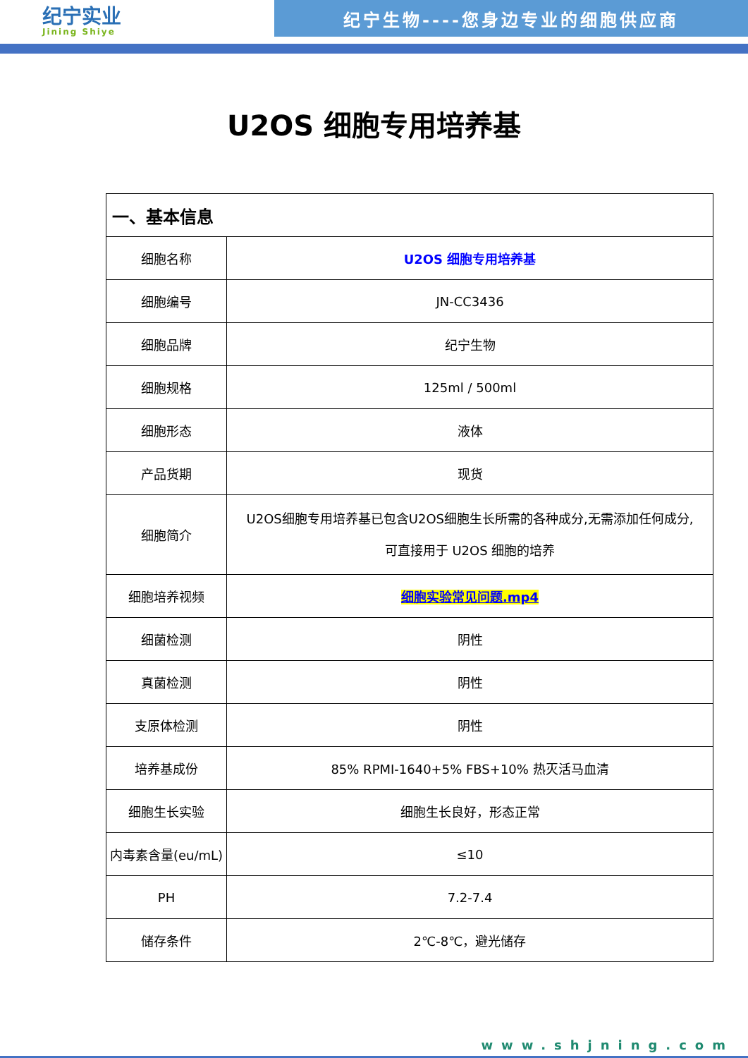纪宁实业
Jining Shiye
纪宁生物----您身边专业的细胞供应商
U2OS 细胞专用培养基
| 一、基本信息 | |
| 细胞名称 | U2OS 细胞专用培养基 |
| 细胞编号 | JN-CC3436 |
| 细胞品牌 | 纪宁生物 |
| 细胞规格 | 125ml / 500ml |
| 细胞形态 | 液体 |
| 产品货期 | 现货 |
| 细胞简介 | U2OS细胞专用培养基已包含U2OS细胞生长所需的各种成分,无需添加任何成分, 可直接用于 U2OS 细胞的培养 |
| 细胞培养视频 | 细胞实验常见问题.mp4 |
| 细菌检测 | 阴性 |
| 真菌检测 | 阴性 |
| 支原体检测 | 阴性 |
| 培养基成份 | 85% RPMI-1640+5% FBS+10% 热灭活马血清 |
| 细胞生长实验 | 细胞生长良好，形态正常 |
| 内毒素含量(eu/mL) | ≤10 |
| PH | 7.2-7.4 |
| 储存条件 | 2℃-8℃，避光储存 |
www.shjning.com